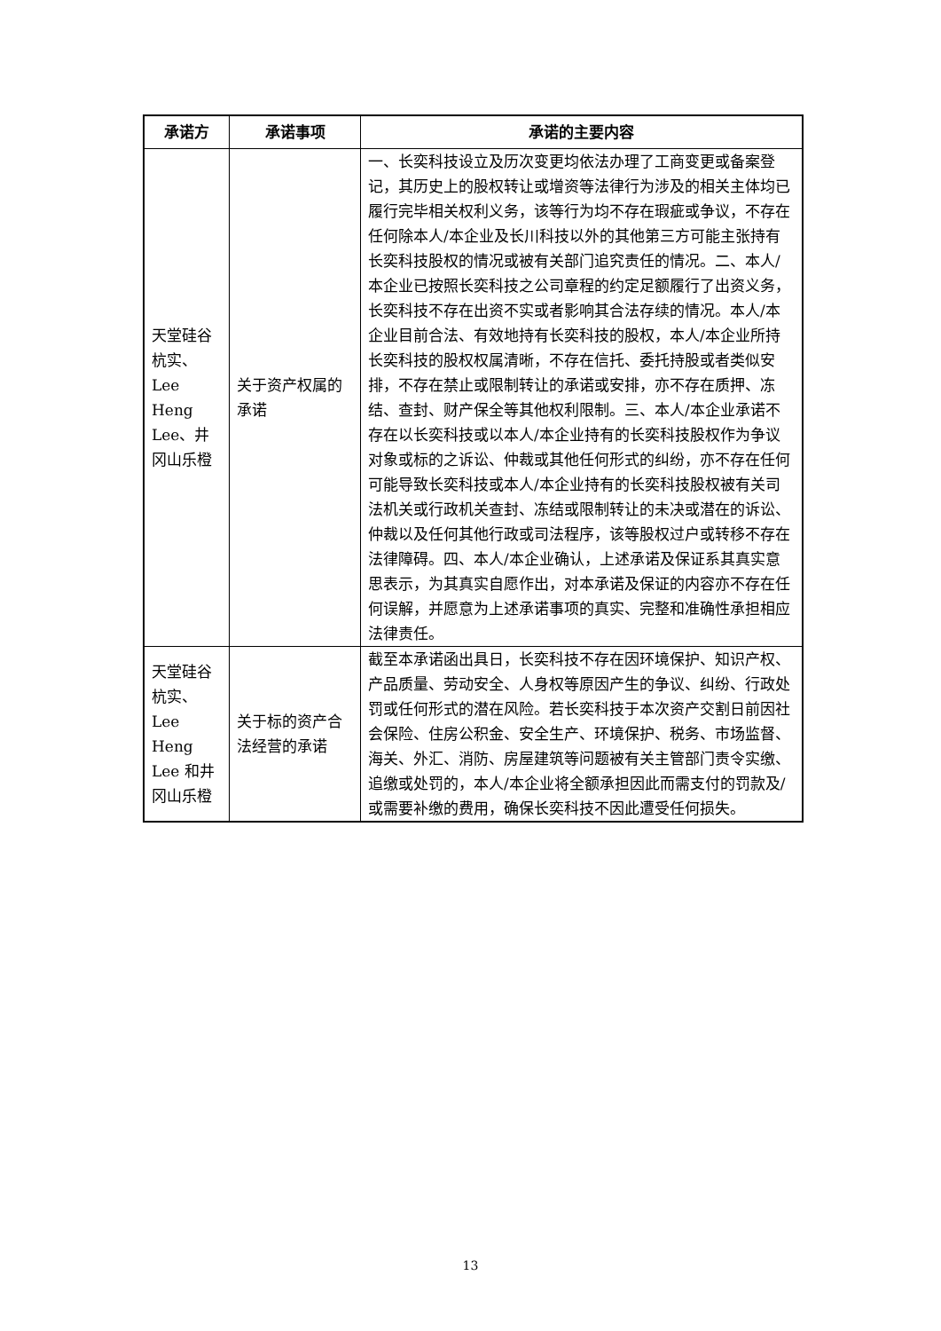| 承诺方 | 承诺事项 | 承诺的主要内容 |
| --- | --- | --- |
| 天堂硅谷杭实、Lee Heng Lee、井冈山乐橙 | 关于资产权属的承诺 | 一、长奕科技设立及历次变更均依法办理了工商变更或备案登记，其历史上的股权转让或增资等法律行为涉及的相关主体均已履行完毕相关权利义务，该等行为均不存在瑕疵或争议，不存在任何除本人/本企业及长川科技以外的其他第三方可能主张持有长奕科技股权的情况或被有关部门追究责任的情况。二、本人/本企业已按照长奕科技之公司章程的约定足额履行了出资义务，长奕科技不存在出资不实或者影响其合法存续的情况。本人/本企业目前合法、有效地持有长奕科技的股权，本人/本企业所持长奕科技的股权权属清晰，不存在信托、委托持股或者类似安排，不存在禁止或限制转让的承诺或安排，亦不存在质押、冻结、查封、财产保全等其他权利限制。三、本人/本企业承诺不存在以长奕科技或以本人/本企业持有的长奕科技股权作为争议对象或标的之诉讼、仲裁或其他任何形式的纠纷，亦不存在任何可能导致长奕科技或本人/本企业持有的长奕科技股权被有关司法机关或行政机关查封、冻结或限制转让的未决或潜在的诉讼、仲裁以及任何其他行政或司法程序，该等股权过户或转移不存在法律障碍。四、本人/本企业确认，上述承诺及保证系其真实意思表示，为其真实自愿作出，对本承诺及保证的内容亦不存在任何误解，并愿意为上述承诺事项的真实、完整和准确性承担相应法律责任。 |
| 天堂硅谷杭实、Lee Heng Lee 和井冈山乐橙 | 关于标的资产合法经营的承诺 | 截至本承诺函出具日，长奕科技不存在因环境保护、知识产权、产品质量、劳动安全、人身权等原因产生的争议、纠纷、行政处罚或任何形式的潜在风险。若长奕科技于本次资产交割日前因社会保险、住房公积金、安全生产、环境保护、税务、市场监督、海关、外汇、消防、房屋建筑等问题被有关主管部门责令实缴、追缴或处罚的，本人/本企业将全额承担因此而需支付的罚款及/或需要补缴的费用，确保长奕科技不因此遭受任何损失。 |
13